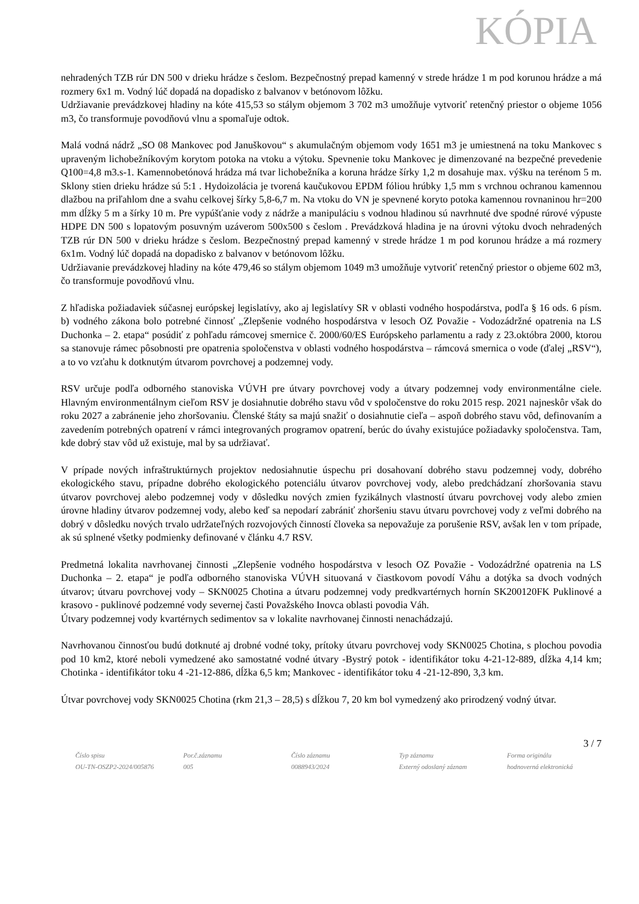KÓPIA
nehradených TZB rúr DN 500 v drieku hrádze s česlom. Bezpečnostný prepad kamenný v strede hrádze 1 m pod korunou hrádze a má rozmery 6x1 m. Vodný lúč dopadá na dopadisko z balvanov v betónovom lôžku.
Udržiavanie prevádzkovej hladiny na kóte 415,53 so stálym objemom 3 702 m3 umožňuje vytvoriť retenčný priestor o objeme 1056 m3, čo transformuje povodňovú vlnu a spomaľuje odtok.
Malá vodná nádrž „SO 08 Mankovec pod Januškovou“ s akumulačným objemom vody 1651 m3 je umiestnená na toku Mankovec s upraveným lichobežníkovým korytom potoka na vtoku a výtoku. Spevnenie toku Mankovec je dimenzované na bezpečné prevedenie Q100=4,8 m3.s-1. Kamennobetónová hrádza má tvar lichobežníka a koruna hrádze šírky 1,2 m dosahuje max. výšku na terénom 5 m. Sklony stien drieku hrádze sú 5:1 . Hydoizolácia je tvorená kaučukovou EPDM fóliou hrúbky 1,5 mm s vrchnou ochranou kamennou dlažbou na priľahlom dne a svahu celkovej šírky 5,8-6,7 m. Na vtoku do VN je spevnené koryto potoka kamennou rovnaninou hr=200 mm dĺžky 5 m a šírky 10 m. Pre vypúšťanie vody z nádrže a manipuláciu s vodnou hladinou sú navrhnuté dve spodné rúrové výpuste HDPE DN 500 s lopatovým posuvným uzáverom 500x500 s česlom . Prevádzková hladina je na úrovni výtoku dvoch nehradených TZB rúr DN 500 v drieku hrádze s česlom. Bezpečnostný prepad kamenný v strede hrádze 1 m pod korunou hrádze a má rozmery 6x1m. Vodný lúč dopadá na dopadisko z balvanov v betónovom lôžku.
Udržiavanie prevádzkovej hladiny na kóte 479,46 so stálym objemom 1049 m3 umožňuje vytvoriť retenčný priestor o objeme 602 m3, čo transformuje povodňovú vlnu.
Z hľadiska požiadaviek súčasnej európskej legislatívy, ako aj legislatívy SR v oblasti vodného hospodárstva, podľa § 16 ods. 6 písm. b) vodného zákona bolo potrebné činnosť „Zlepšenie vodného hospodárstva v lesoch OZ Považie - Vodozádržné opatrenia na LS Duchonka – 2. etapa“ posúdiť z pohľadu rámcovej smernice č. 2000/60/ES Európskeho parlamentu a rady z 23.októbra 2000, ktorou sa stanovuje rámec pôsobnosti pre opatrenia spoločenstva v oblasti vodného hospodárstva – rámcová smernica o vode (ďalej „RSV“), a to vo vzťahu k dotknutým útvarom povrchovej a podzemnej vody.
RSV určuje podľa odborného stanoviska VÚVH pre útvary povrchovej vody a útvary podzemnej vody environmentálne ciele. Hlavným environmentálnym cieľom RSV je dosiahnutie dobrého stavu vôd v spoločenstve do roku 2015 resp. 2021 najneskôr však do roku 2027 a zabránenie jeho zhoršovaniu. Členské štáty sa majú snažiť o dosiahnutie cieľa – aspoň dobrého stavu vôd, definovaním a zavedením potrebných opatrení v rámci integrovaných programov opatrení, berúc do úvahy existujúce požiadavky spoločenstva. Tam, kde dobrý stav vôd už existuje, mal by sa udržiavať.
V prípade nových infraštruktúrnych projektov nedosiahnutie úspechu pri dosahovaní dobrého stavu podzemnej vody, dobrého ekologického stavu, prípadne dobrého ekologického potenciálu útvarov povrchovej vody, alebo predchádzaní zhoršovania stavu útvarov povrchovej alebo podzemnej vody v dôsledku nových zmien fyzikálnych vlastností útvaru povrchovej vody alebo zmien úrovne hladiny útvarov podzemnej vody, alebo keď sa nepodarí zabrániť zhoršeniu stavu útvaru povrchovej vody z veľmi dobrého na dobrý v dôsledku nových trvalo udržateľných rozvojových činností človeka sa nepovažuje za porušenie RSV, avšak len v tom prípade, ak sú splnené všetky podmienky definované v článku 4.7 RSV.
Predmetná lokalita navrhovanej činnosti „Zlepšenie vodného hospodárstva v lesoch OZ Považie - Vodozádržné opatrenia na LS Duchonka – 2. etapa“ je podľa odborného stanoviska VÚVH situovaná v čiastkovom povodí Váhu a dotýka sa dvoch vodných útvarov; útvaru povrchovej vody – SKN0025 Chotina a útvaru podzemnej vody predkvartérnych hornín SK200120FK Puklinové a krasovo - puklinové podzemné vody severnej časti Považského Inovca oblasti povodia Váh.
Útvary podzemnej vody kvartérnych sedimentov sa v lokalite navrhovanej činnosti nenachádzajú.
Navrhovanou činnosťou budú dotknuté aj drobné vodné toky, prítoky útvaru povrchovej vody SKN0025 Chotina, s plochou povodia pod 10 km2, ktoré neboli vymedzené ako samostatné vodné útvary -Bystrý potok - identifikátor toku 4-21-12-889, dĺžka 4,14 km; Chotinka - identifikátor toku 4 -21-12-886, dĺžka 6,5 km; Mankovec - identifikátor toku 4 -21-12-890, 3,3 km.
Útvar povrchovej vody SKN0025 Chotina (rkm 21,3 – 28,5) s dĺžkou 7, 20 km bol vymedzený ako prirodzený vodný útvar.
3 / 7
Číslo spisu
OU-TN-OSZP2-2024/005876
Por.č.záznamu
005
Číslo záznamu
0088943/2024
Typ záznamu
Externý odoslaný záznam
Forma originálu
hodnoverná elektronická